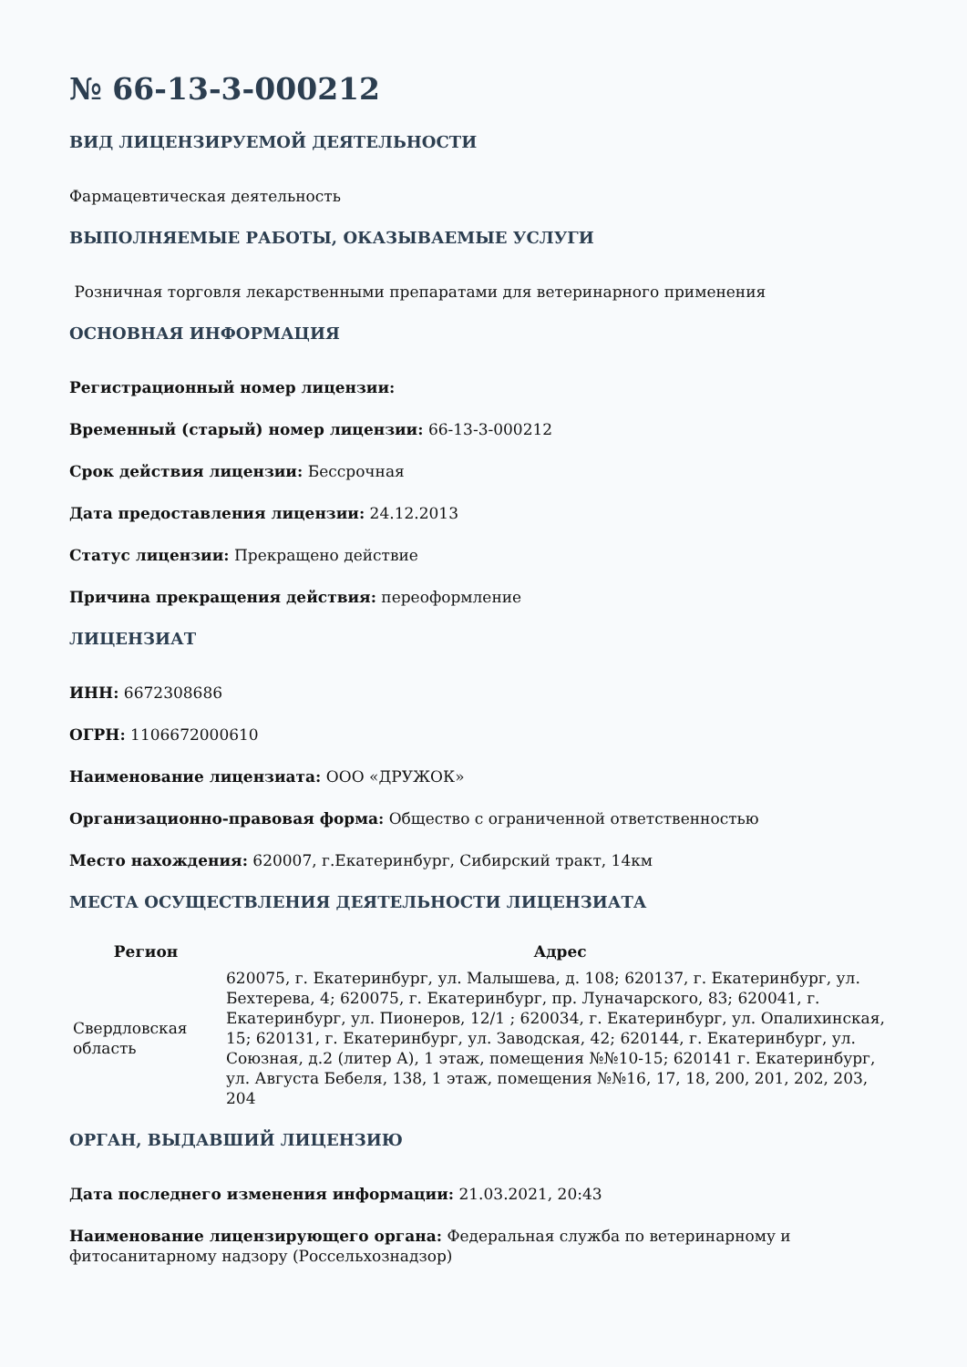№ 66-13-3-000212
ВИД ЛИЦЕНЗИРУЕМОЙ ДЕЯТЕЛЬНОСТИ
Фармацевтическая деятельность
ВЫПОЛНЯЕМЫЕ РАБОТЫ, ОКАЗЫВАЕМЫЕ УСЛУГИ
Розничная торговля лекарственными препаратами для ветеринарного применения
ОСНОВНАЯ ИНФОРМАЦИЯ
Регистрационный номер лицензии:
Временный (старый) номер лицензии: 66-13-3-000212
Срок действия лицензии: Бессрочная
Дата предоставления лицензии: 24.12.2013
Статус лицензии: Прекращено действие
Причина прекращения действия: переоформление
ЛИЦЕНЗИАТ
ИНН: 6672308686
ОГРН: 1106672000610
Наименование лицензиата: ООО «ДРУЖОК»
Организационно-правовая форма: Общество с ограниченной ответственностью
Место нахождения: 620007, г.Екатеринбург, Сибирский тракт, 14км
МЕСТА ОСУЩЕСТВЛЕНИЯ ДЕЯТЕЛЬНОСТИ ЛИЦЕНЗИАТА
| Регион | Адрес |
| --- | --- |
| Свердловская область | 620075, г. Екатеринбург, ул. Малышева, д. 108; 620137, г. Екатеринбург, ул. Бехтерева, 4; 620075, г. Екатеринбург, пр. Луначарского, 83; 620041, г. Екатеринбург, ул. Пионеров, 12/1 ; 620034, г. Екатеринбург, ул. Опалихинская, 15; 620131, г. Екатеринбург, ул. Заводская, 42; 620144, г. Екатеринбург, ул. Союзная, д.2 (литер А), 1 этаж, помещения №№10-15; 620141 г. Екатеринбург, ул. Августа Бебеля, 138, 1 этаж, помещения №№16, 17, 18, 200, 201, 202, 203, 204 |
ОРГАН, ВЫДАВШИЙ ЛИЦЕНЗИЮ
Дата последнего изменения информации: 21.03.2021, 20:43
Наименование лицензирующего органа: Федеральная служба по ветеринарному и фитосанитарному надзору (Россельхознадзор)